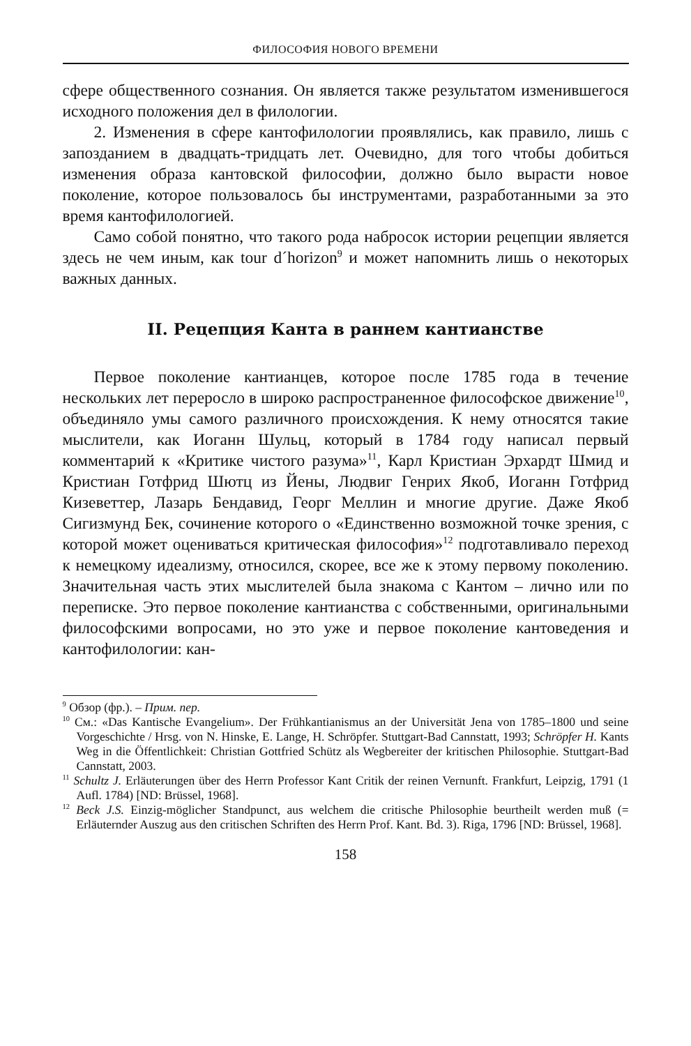ФИЛОСОФИЯ НОВОГО ВРЕМЕНИ
сфере общественного сознания. Он является также результатом изменившегося исходного положения дел в филологии.
2. Изменения в сфере кантофилологии проявлялись, как правило, лишь с запозданием в двадцать-тридцать лет. Очевидно, для того чтобы добиться изменения образа кантовской философии, должно было вырасти новое поколение, которое пользовалось бы инструментами, разработанными за это время кантофилологией.
Само собой понятно, что такого рода набросок истории рецепции является здесь не чем иным, как tour d´horizon<sup>9</sup> и может напомнить лишь о некоторых важных данных.
II. Рецепция Канта в раннем кантианстве
Первое поколение кантианцев, которое после 1785 года в течение нескольких лет переросло в широко распространенное философское движение<sup>10</sup>, объединяло умы самого различного происхождения. К нему относятся такие мыслители, как Иоганн Шульц, который в 1784 году написал первый комментарий к «Критике чистого разума»<sup>11</sup>, Карл Кристиан Эрхардт Шмид и Кристиан Готфрид Шютц из Йены, Людвиг Генрих Якоб, Иоганн Готфрид Кизеветтер, Лазарь Бендавид, Георг Меллин и многие другие. Даже Якоб Сигизмунд Бек, сочинение которого о «Единственно возможной точке зрения, с которой может оцениваться критическая философия»<sup>12</sup> подготавливало переход к немецкому идеализму, относился, скорее, все же к этому первому поколению. Значительная часть этих мыслителей была знакома с Кантом – лично или по переписке. Это первое поколение кантианства с собственными, оригинальными философскими вопросами, но это уже и первое поколение кантоведения и кантофилологии: кан-
<sup>9</sup> Обзор (фр.). – Прим. пер.
<sup>10</sup> См.: «Das Kantische Evangelium». Der Frühkantianismus an der Universität Jena von 1785–1800 und seine Vorgeschichte / Hrsg. von N. Hinske, E. Lange, H. Schröpfer. Stuttgart-Bad Cannstatt, 1993; Schröpfer H. Kants Weg in die Öffentlichkeit: Christian Gottfried Schütz als Wegbereiter der kritischen Philosophie. Stuttgart-Bad Cannstatt, 2003.
<sup>11</sup> Schultz J. Erläuterungen über des Herrn Professor Kant Critik der reinen Vernunft. Frankfurt, Leipzig, 1791 (1 Aufl. 1784) [ND: Brüssel, 1968].
<sup>12</sup> Beck J.S. Einzig-möglicher Standpunct, aus welchem die critische Philosophie beurtheilt werden muß (= Erläuternder Auszug aus den critischen Schriften des Herrn Prof. Kant. Bd. 3). Riga, 1796 [ND: Brüssel, 1968].
158